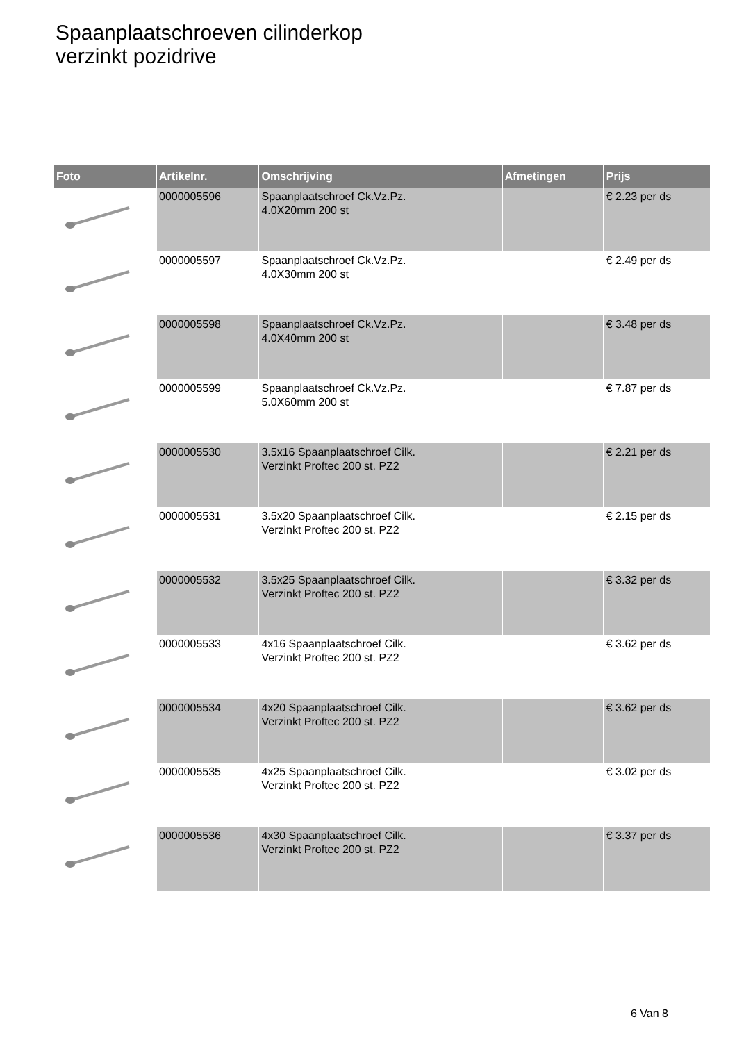Spaanplaatschroeven cilinderkop
verzinkt pozidrive
| Foto | Artikelnr. | Omschrijving | Afmetingen | Prijs |
| --- | --- | --- | --- | --- |
| | 0000005596 | Spaanplaatschroef Ck.Vz.Pz. 4.0X20mm 200 st | | € 2.23 per ds |
| | 0000005597 | Spaanplaatschroef Ck.Vz.Pz. 4.0X30mm 200 st | | € 2.49 per ds |
| | 0000005598 | Spaanplaatschroef Ck.Vz.Pz. 4.0X40mm 200 st | | € 3.48 per ds |
| | 0000005599 | Spaanplaatschroef Ck.Vz.Pz. 5.0X60mm 200 st | | € 7.87 per ds |
| | 0000005530 | 3.5x16 Spaanplaatschroef Cilk. Verzinkt Proftec 200 st. PZ2 | | € 2.21 per ds |
| | 0000005531 | 3.5x20 Spaanplaatschroef Cilk. Verzinkt Proftec 200 st. PZ2 | | € 2.15 per ds |
| | 0000005532 | 3.5x25 Spaanplaatschroef Cilk. Verzinkt Proftec 200 st. PZ2 | | € 3.32 per ds |
| | 0000005533 | 4x16 Spaanplaatschroef Cilk. Verzinkt Proftec 200 st. PZ2 | | € 3.62 per ds |
| | 0000005534 | 4x20 Spaanplaatschroef Cilk. Verzinkt Proftec 200 st. PZ2 | | € 3.62 per ds |
| | 0000005535 | 4x25 Spaanplaatschroef Cilk. Verzinkt Proftec 200 st. PZ2 | | € 3.02 per ds |
| | 0000005536 | 4x30 Spaanplaatschroef Cilk. Verzinkt Proftec 200 st. PZ2 | | € 3.37 per ds |
6 Van 8